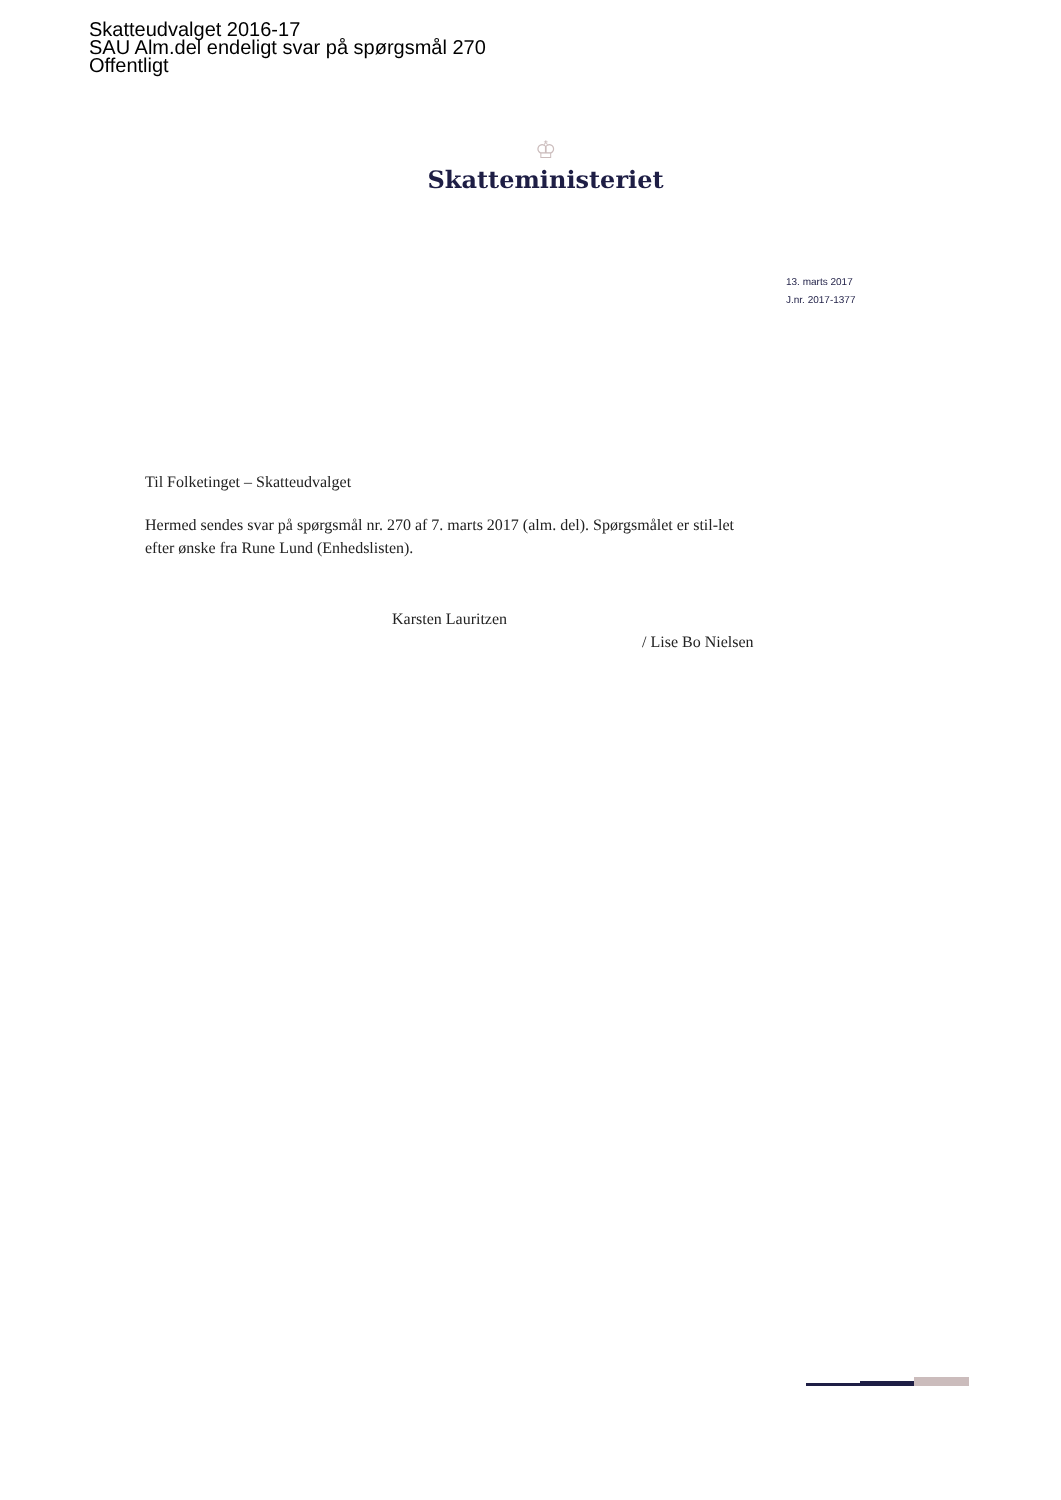Skatteudvalget 2016-17
SAU Alm.del endeligt svar på spørgsmål 270
Offentligt
♔
Skatteministeriet
13. marts 2017
J.nr. 2017-1377
Til Folketinget – Skatteudvalget
Hermed sendes svar på spørgsmål nr. 270 af 7. marts 2017 (alm. del). Spørgsmålet er stil-let efter ønske fra Rune Lund (Enhedslisten).
Karsten Lauritzen
/ Lise Bo Nielsen